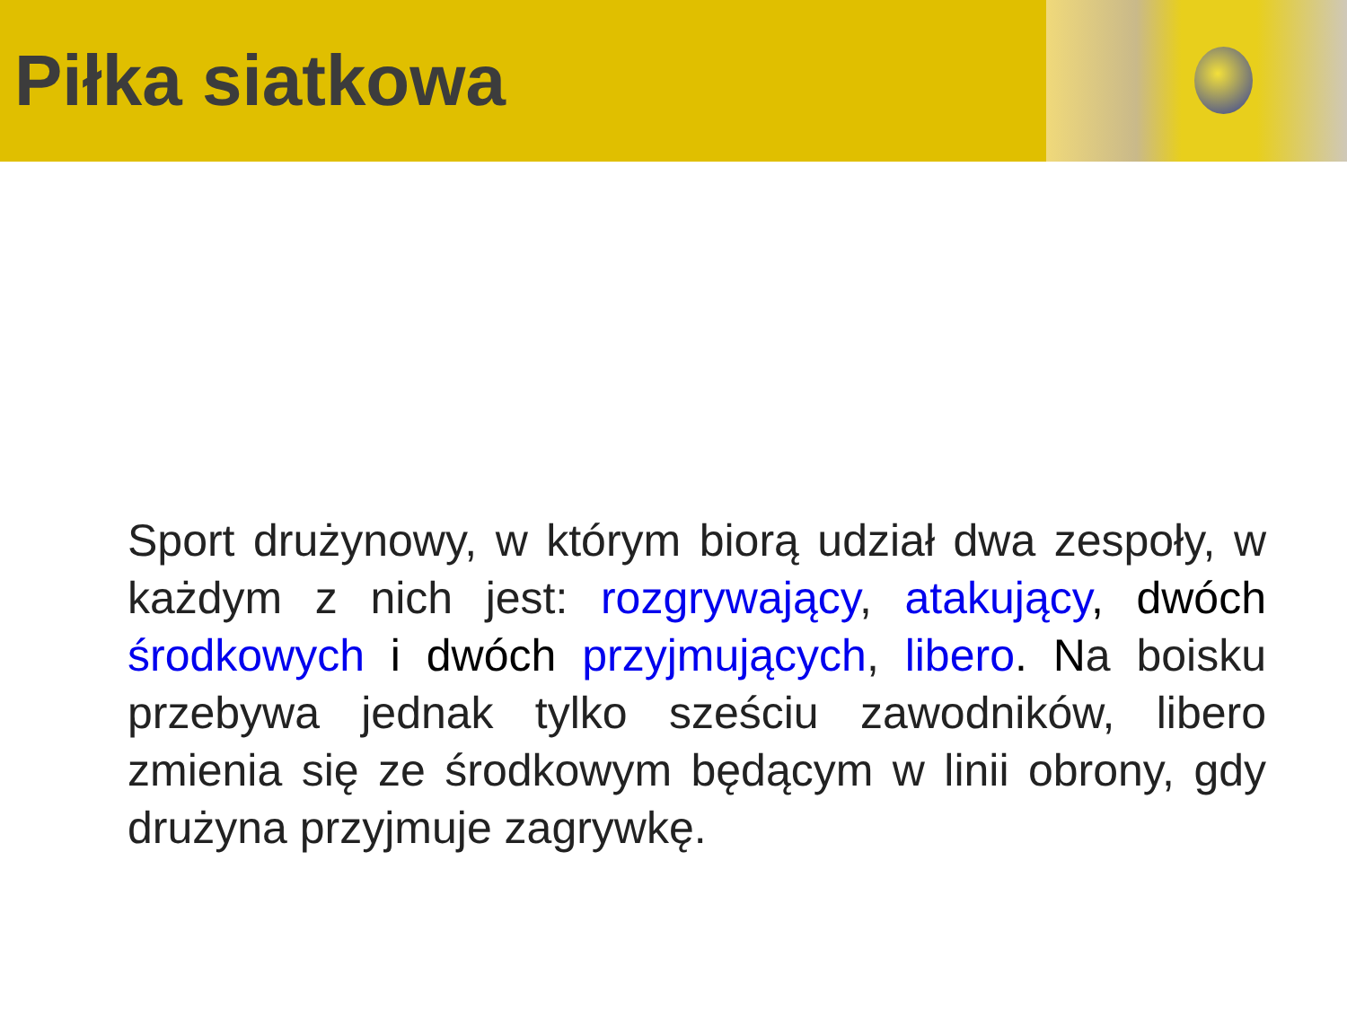Piłka siatkowa
Sport drużynowy, w którym biorą udział dwa zespoły, w każdym z nich jest: rozgrywający, atakujący, dwóch środkowych i dwóch przyjmujących, libero. Na boisku przebywa jednak tylko sześciu zawodników, libero zmienia się ze środkowym będącym w linii obrony, gdy drużyna przyjmuje zagrywkę.